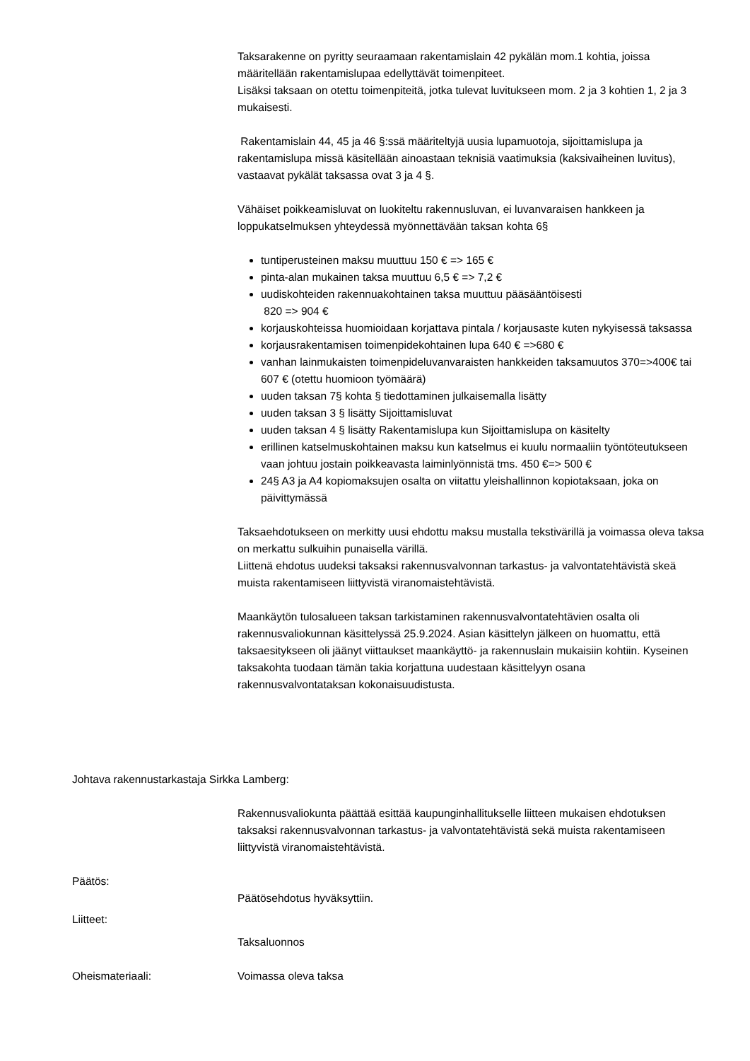Taksarakenne on pyritty seuraamaan rakentamislain 42 pykälän mom.1 kohtia, joissa määritellään rakentamislupaa edellyttävät toimenpiteet.
Lisäksi taksaan on otettu toimenpiteitä, jotka tulevat luvitukseen mom. 2 ja 3 kohtien 1, 2 ja 3 mukaisesti.
Rakentamislain 44, 45 ja 46 §:ssä määriteltyjä uusia lupamuotoja, sijoittamislupa ja rakentamislupa missä käsitellään ainoastaan teknisiä vaatimuksia (kaksivaiheinen luvitus), vastaavat pykälät taksassa ovat 3 ja 4 §.
Vähäiset poikkeamisluvat on luokiteltu rakennusluvan, ei luvanvaraisen hankkeen ja loppukatselmuksen yhteydessä myönnettävään taksan kohta 6§
tuntiperusteinen maksu muuttuu 150 € => 165 €
pinta-alan mukainen taksa muuttuu 6,5 € => 7,2 €
uudiskohteiden rakennuakohtainen taksa muuttuu pääsääntöisesti
820 => 904 €
korjauskohteissa huomioidaan korjattava pintala / korjausaste kuten nykyisessä taksassa
korjausrakentamisen toimenpidekohtainen lupa 640 € =>680 €
vanhan lainmukaisten toimenpideluvanvaraisten hankkeiden taksamuutos 370=>400€ tai 607 € (otettu huomioon työmäärä)
uuden taksan 7§ kohta § tiedottaminen julkaisemalla lisätty
uuden taksan 3 § lisätty Sijoittamisluvat
uuden taksan 4 § lisätty Rakentamislupa kun Sijoittamislupa on käsitelty
erillinen katselmuskohtainen maksu kun katselmus ei kuulu normaaliin työntöteutukseen vaan johtuu jostain poikkeavasta laiminlyönnistä tms. 450 €=> 500 €
24§ A3 ja A4 kopiomaksujen osalta on viitattu yleishallinnon kopiotaksaan, joka on päivittymässä
Taksaehdotukseen on merkitty uusi ehdottu maksu mustalla tekstivärillä ja voimassa oleva taksa on merkattu sulkuihin punaisella värillä.
Liittenä ehdotus uudeksi taksaksi rakennusvalvonnan tarkastus- ja valvontatehtävistä skeä muista rakentamiseen liittyvistä viranomaistehtävistä.
Maankäytön tulosalueen taksan tarkistaminen rakennusvalvontatehtävien osalta oli rakennusvaliokunnan käsittelyssä 25.9.2024. Asian käsittelyn jälkeen on huomattu, että taksaesitykseen oli jäänyt viittaukset maankäyttö- ja rakennuslain mukaisiin kohtiin. Kyseinen taksakohta tuodaan tämän takia korjattuna uudestaan käsittelyyn osana rakennusvalvontataksan kokonaisuudistusta.
Johtava rakennustarkastaja Sirkka Lamberg:
Rakennusvaliokunta päättää esittää kaupunginhallitukselle liitteen mukaisen ehdotuksen taksaksi rakennusvalvonnan tarkastus- ja valvontatehtävistä sekä muista rakentamiseen liittyvistä viranomaistehtävistä.
Päätös:
Päätösehdotus hyväksyttiin.
Liitteet:
Taksaluonnos
Oheismateriaali: Voimassa oleva taksa